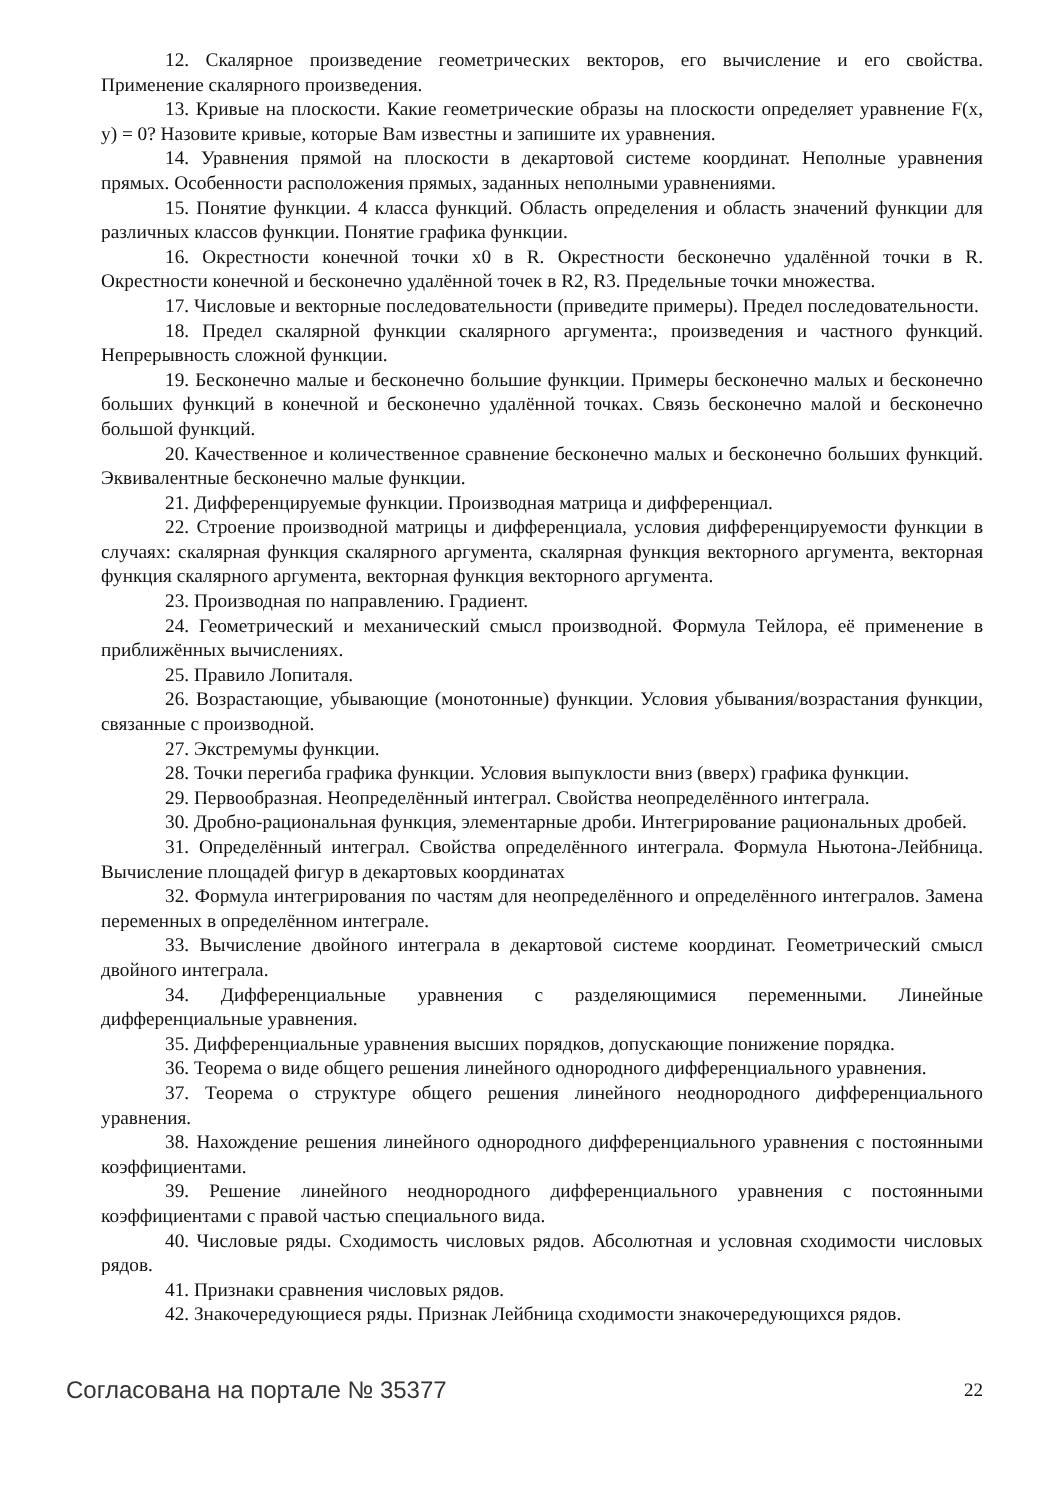12. Скалярное произведение геометрических векторов, его вычисление и его свойства. Применение скалярного произведения.
13. Кривые на плоскости. Какие геометрические образы на плоскости определяет уравнение F(x, y) = 0? Назовите кривые, которые Вам известны и запишите их уравнения.
14. Уравнения прямой на плоскости в декартовой системе координат. Неполные уравнения прямых. Особенности расположения прямых, заданных неполными уравнениями.
15. Понятие функции. 4 класса функций. Область определения и область значений функции для различных классов функции. Понятие графика функции.
16. Окрестности конечной точки x0 в R. Окрестности бесконечно удалённой точки в R. Окрестности конечной и бесконечно удалённой точек в R2, R3. Предельные точки множества.
17. Числовые и векторные последовательности (приведите примеры). Предел последовательности.
18. Предел скалярной функции скалярного аргумента:, произведения и частного функций. Непрерывность сложной функции.
19. Бесконечно малые и бесконечно большие функции. Примеры бесконечно малых и бесконечно больших функций в конечной и бесконечно удалённой точках. Связь бесконечно малой и бесконечно большой функций.
20. Качественное и количественное сравнение бесконечно малых и бесконечно больших функций. Эквивалентные бесконечно малые функции.
21. Дифференцируемые функции. Производная матрица и дифференциал.
22. Строение производной матрицы и дифференциала, условия дифференцируемости функции в случаях: скалярная функция скалярного аргумента, скалярная функция векторного аргумента, векторная функция скалярного аргумента, векторная функция векторного аргумента.
23. Производная по направлению. Градиент.
24. Геометрический и механический смысл производной. Формула Тейлора, её применение в приближённых вычислениях.
25. Правило Лопиталя.
26. Возрастающие, убывающие (монотонные) функции. Условия убывания/возрастания функции, связанные с производной.
27. Экстремумы функции.
28. Точки перегиба графика функции. Условия выпуклости вниз (вверх) графика функции.
29. Первообразная. Неопределённый интеграл. Свойства неопределённого интеграла.
30. Дробно-рациональная функция, элементарные дроби. Интегрирование рациональных дробей.
31. Определённый интеграл. Свойства определённого интеграла. Формула Ньютона-Лейбница. Вычисление площадей фигур в декартовых координатах
32. Формула интегрирования по частям для неопределённого и определённого интегралов. Замена переменных в определённом интеграле.
33. Вычисление двойного интеграла в декартовой системе координат. Геометрический смысл двойного интеграла.
34. Дифференциальные уравнения с разделяющимися переменными. Линейные дифференциальные уравнения.
35. Дифференциальные уравнения высших порядков, допускающие понижение порядка.
36. Теорема о виде общего решения линейного однородного дифференциального уравнения.
37. Теорема о структуре общего решения линейного неоднородного дифференциального уравнения.
38. Нахождение решения линейного однородного дифференциального уравнения с постоянными коэффициентами.
39. Решение линейного неоднородного дифференциального уравнения с постоянными коэффициентами с правой частью специального вида.
40. Числовые ряды. Сходимость числовых рядов. Абсолютная и условная сходимости числовых рядов.
41. Признаки сравнения числовых рядов.
42. Знакочередующиеся ряды. Признак Лейбница сходимости знакочередующихся рядов.
Согласована на портале № 35377 22